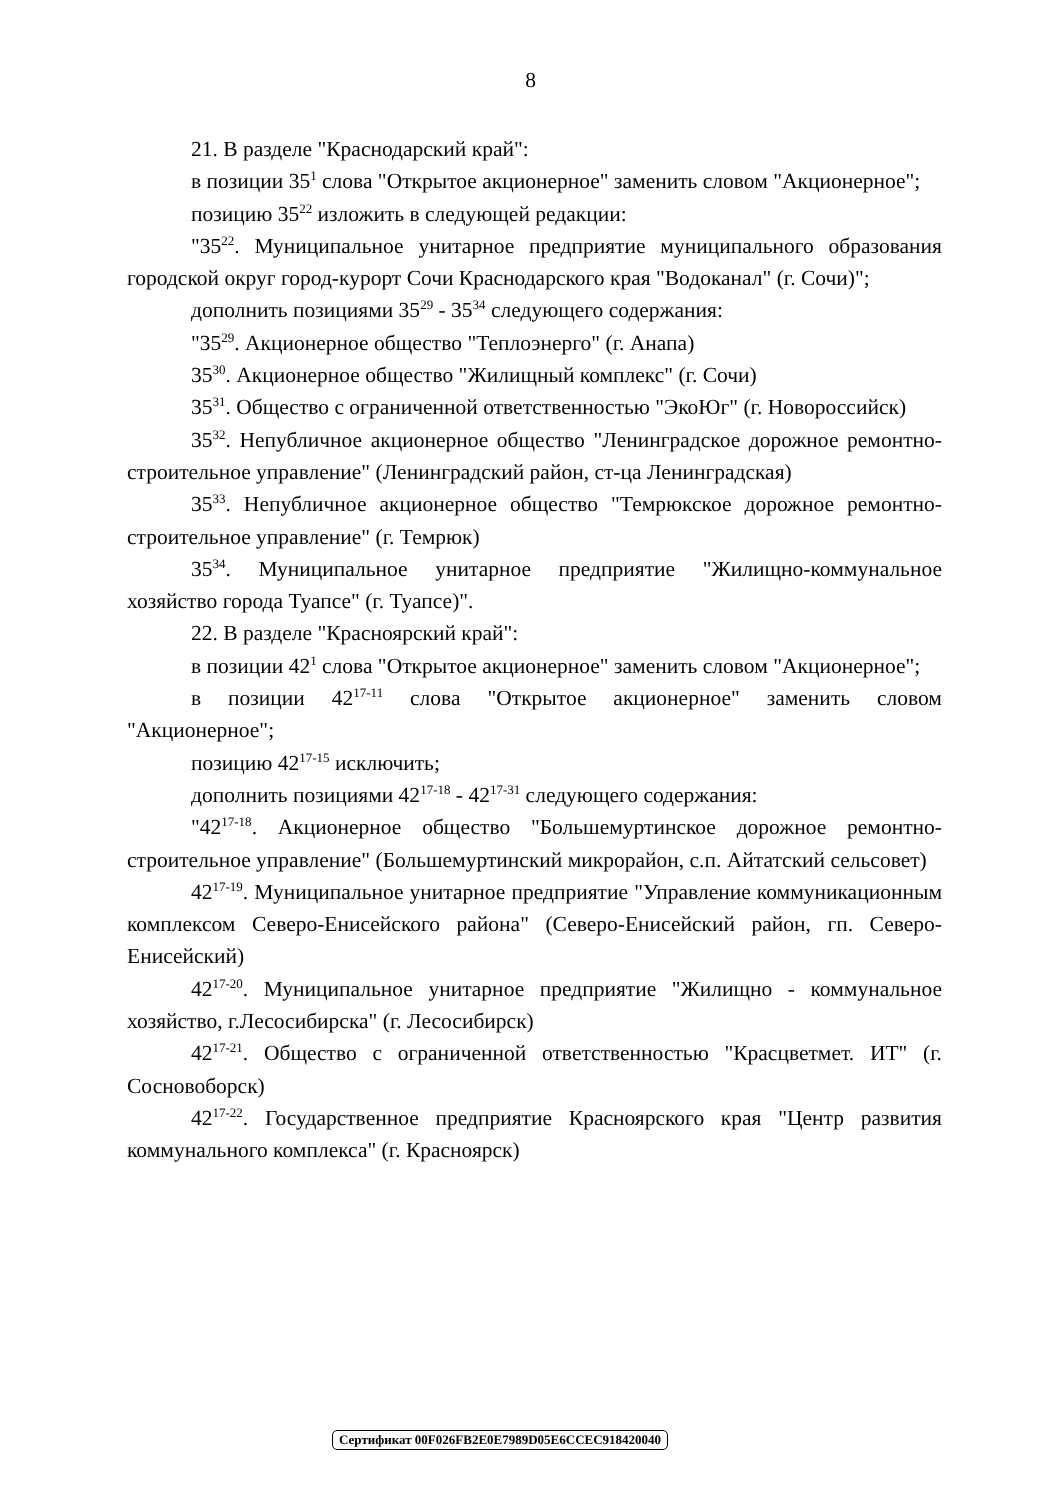8
21. В разделе "Краснодарский край":
в позиции 35<sup>1</sup> слова "Открытое акционерное" заменить словом "Акционерное";
позицию 35<sup>22</sup> изложить в следующей редакции:
"35<sup>22</sup>. Муниципальное унитарное предприятие муниципального образования городской округ город-курорт Сочи Краснодарского края "Водоканал" (г. Сочи)";
дополнить позициями 35<sup>29</sup> - 35<sup>34</sup> следующего содержания:
"35<sup>29</sup>. Акционерное общество "Теплоэнерго" (г. Анапа)
35<sup>30</sup>. Акционерное общество "Жилищный комплекс" (г. Сочи)
35<sup>31</sup>. Общество с ограниченной ответственностью "ЭкоЮг" (г. Новороссийск)
35<sup>32</sup>. Непубличное акционерное общество "Ленинградское дорожное ремонтно-строительное управление" (Ленинградский район, ст-ца Ленинградская)
35<sup>33</sup>. Непубличное акционерное общество "Темрюкское дорожное ремонтно-строительное управление" (г. Темрюк)
35<sup>34</sup>. Муниципальное унитарное предприятие "Жилищно-коммунальное хозяйство города Туапсе" (г. Туапсе)".
22. В разделе "Красноярский край":
в позиции 42<sup>1</sup> слова "Открытое акционерное" заменить словом "Акционерное";
в позиции 42<sup>17-11</sup> слова "Открытое акционерное" заменить словом "Акционерное";
позицию 42<sup>17-15</sup> исключить;
дополнить позициями 42<sup>17-18</sup> - 42<sup>17-31</sup> следующего содержания:
"42<sup>17-18</sup>. Акционерное общество "Большемуртинское дорожное ремонтно-строительное управление" (Большемуртинский микрорайон, с.п. Айтатский сельсовет)
42<sup>17-19</sup>. Муниципальное унитарное предприятие "Управление коммуникационным комплексом Северо-Енисейского района" (Северо-Енисейский район, гп. Северо-Енисейский)
42<sup>17-20</sup>. Муниципальное унитарное предприятие "Жилищно - коммунальное хозяйство, г.Лесосибирска" (г. Лесосибирск)
42<sup>17-21</sup>. Общество с ограниченной ответственностью "Красцветмет. ИТ" (г. Сосновоборск)
42<sup>17-22</sup>. Государственное предприятие Красноярского края "Центр развития коммунального комплекса" (г. Красноярск)
Сертификат 00F026FB2E0E7989D05E6CCEC918420040